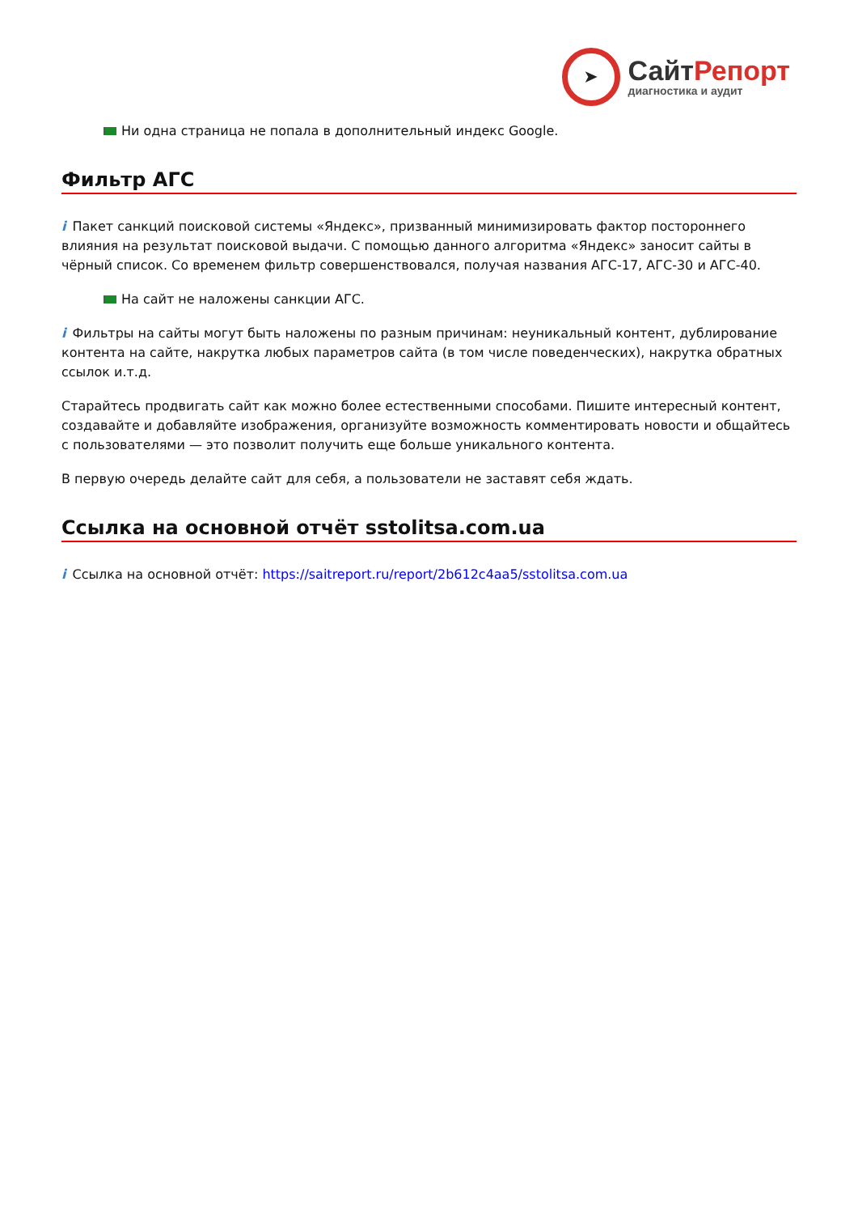➤
СайтРепорт
диагностика и аудит
Ни одна страница не попала в дополнительный индекс Google.
Фильтр АГС
i Пакет санкций поисковой системы «Яндекс», призванный минимизировать фактор постороннего влияния на результат поисковой выдачи. С помощью данного алгоритма «Яндекс» заносит сайты в чёрный список. Со временем фильтр совершенствовался, получая названия АГС-17, АГС-30 и АГС-40.
На сайт не наложены санкции АГС.
i Фильтры на сайты могут быть наложены по разным причинам: неуникальный контент, дублирование контента на сайте, накрутка любых параметров сайта (в том числе поведенческих), накрутка обратных ссылок и.т.д.
Старайтесь продвигать сайт как можно более естественными способами. Пишите интересный контент, создавайте и добавляйте изображения, организуйте возможность комментировать новости и общайтесь с пользователями — это позволит получить еще больше уникального контента.
В первую очередь делайте сайт для себя, а пользователи не заставят себя ждать.
Ссылка на основной отчёт sstolitsa.com.ua
i Ссылка на основной отчёт: https://saitreport.ru/report/2b612c4aa5/sstolitsa.com.ua